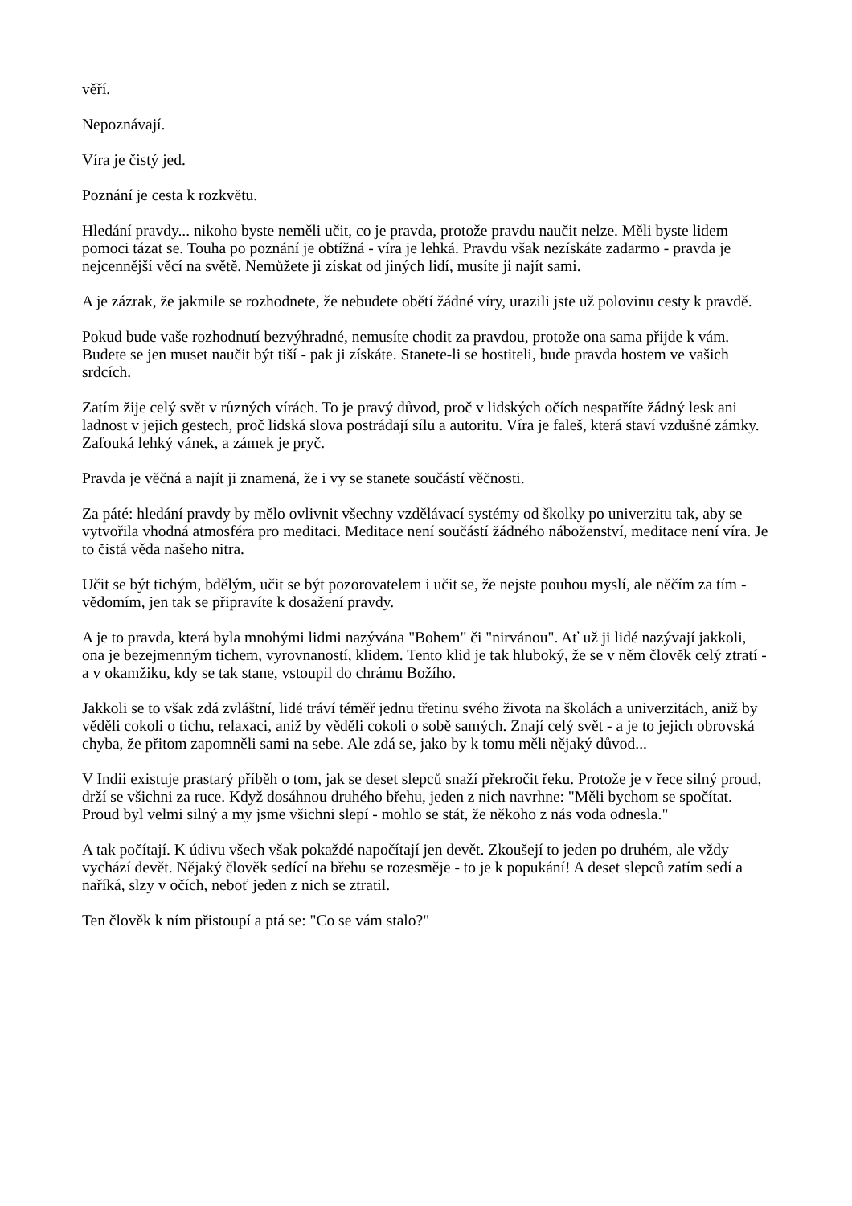věří.
Nepoznávají.
Víra je čistý jed.
Poznání je cesta k rozkvětu.
Hledání pravdy... nikoho byste neměli učit, co je pravda, protože pravdu naučit nelze. Měli byste lidem pomoci tázat se. Touha po poznání je obtížná - víra je lehká. Pravdu však nezískáte zadarmo - pravda je nejcennější věcí na světě. Nemůžete ji získat od jiných lidí, musíte ji najít sami.
A je zázrak, že jakmile se rozhodnete, že nebudete obětí žádné víry, urazili jste už polovinu cesty k pravdě.
Pokud bude vaše rozhodnutí bezvýhradné, nemusíte chodit za pravdou, protože ona sama přijde k vám. Budete se jen muset naučit být tiší - pak ji získáte. Stanete-li se hostiteli, bude pravda hostem ve vašich srdcích.
Zatím žije celý svět v různých vírách. To je pravý důvod, proč v lidských očích nespatříte žádný lesk ani ladnost v jejich gestech, proč lidská slova postrádají sílu a autoritu. Víra je faleš, která staví vzdušné zámky. Zafouká lehký vánek, a zámek je pryč.
Pravda je věčná a najít ji znamená, že i vy se stanete součástí věčnosti.
Za páté: hledání pravdy by mělo ovlivnit všechny vzdělávací systémy od školky po univerzitu tak, aby se vytvořila vhodná atmosféra pro meditaci. Meditace není součástí žádného náboženství, meditace není víra. Je to čistá věda našeho nitra.
Učit se být tichým, bdělým, učit se být pozorovatelem i učit se, že nejste pouhou myslí, ale něčím za tím - vědomím, jen tak se připravíte k dosažení pravdy.
A je to pravda, která byla mnohými lidmi nazývána "Bohem" či "nirvánou". Ať už ji lidé nazývají jakkoli, ona je bezejmenným tichem, vyrovnaností, klidem. Tento klid je tak hluboký, že se v něm člověk celý ztratí - a v okamžiku, kdy se tak stane, vstoupil do chrámu Božího.
Jakkoli se to však zdá zvláštní, lidé tráví téměř jednu třetinu svého života na školách a univerzitách, aniž by věděli cokoli o tichu, relaxaci, aniž by věděli cokoli o sobě samých. Znají celý svět - a je to jejich obrovská chyba, že přitom zapomněli sami na sebe. Ale zdá se, jako by k tomu měli nějaký důvod...
V Indii existuje prastarý příběh o tom, jak se deset slepců snaží překročit řeku. Protože je v řece silný proud, drží se všichni za ruce. Když dosáhnou druhého břehu, jeden z nich navrhne: "Měli bychom se spočítat. Proud byl velmi silný a my jsme všichni slepí - mohlo se stát, že někoho z nás voda odnesla."
A tak počítají. K údivu všech však pokaždé napočítají jen devět. Zkoušejí to jeden po druhém, ale vždy vychází devět. Nějaký člověk sedící na břehu se rozesměje - to je k popukání! A deset slepců zatím sedí a naříká, slzy v očích, neboť jeden z nich se ztratil.
Ten člověk k ním přistoupí a ptá se: "Co se vám stalo?"